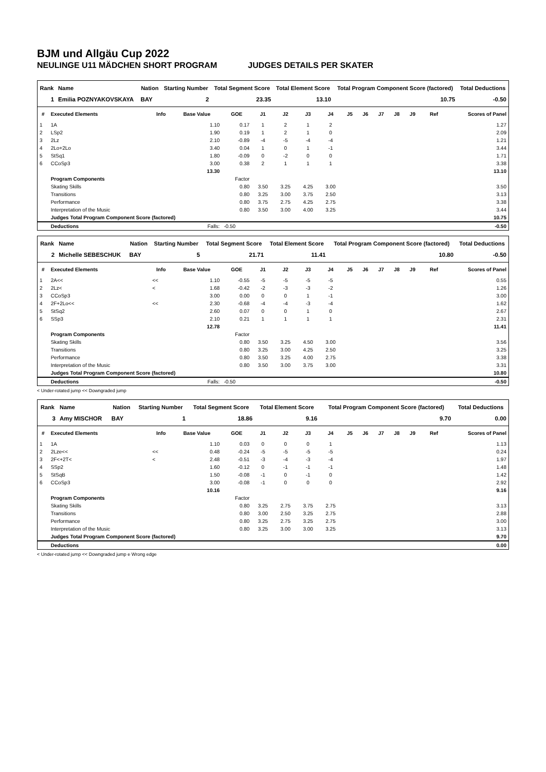BJM und Allgäu Cup 2022
NEULINGE U11 MÄDCHEN SHORT PROGRAM JUDGES DETAILS PER SKATER
| Rank | Name | Nation | Starting Number | Total Segment Score | Total Element Score | Total Program Component Score (factored) | Total Deductions |
| --- | --- | --- | --- | --- | --- | --- | --- |
| 1 | Emilia POZNYAKOVSKAYA | BAY | 2 | 23.35 | 13.10 | 10.75 | -0.50 |
| # | Executed Elements | Info | Base Value | GOE | J1 | J2 | J3 | J4 | J5 | J6 | J7 | J8 | J9 | Ref | Scores of Panel |
| --- | --- | --- | --- | --- | --- | --- | --- | --- | --- | --- | --- | --- | --- | --- | --- |
| 1 | 1A | | 1.10 | 0.17 | 1 | 2 | 1 | 2 | | | | | | | 1.27 |
| 2 | LSp2 | | 1.90 | 0.19 | 1 | 2 | 1 | 0 | | | | | | | 2.09 |
| 3 | 2Lz | | 2.10 | -0.89 | -4 | -5 | -4 | -4 | | | | | | | 1.21 |
| 4 | 2Lo+2Lo | | 3.40 | 0.04 | 1 | 0 | 1 | -1 | | | | | | | 3.44 |
| 5 | StSq1 | | 1.80 | -0.09 | 0 | -2 | 0 | 0 | | | | | | | 1.71 |
| 6 | CCoSp3 | | 3.00 | 0.38 | 2 | 1 | 1 | 1 | | | | | | | 3.38 |
| | | | 13.30 | | | | | | | | | | | | 13.10 |
| | Program Components | | | Factor | | | | | | | | | | | |
| | Skating Skills | | | 0.80 | 3.50 | 3.25 | 4.25 | 3.00 | | | | | | | 3.50 |
| | Transitions | | | 0.80 | 3.25 | 3.00 | 3.75 | 2.50 | | | | | | | 3.13 |
| | Performance | | | 0.80 | 3.75 | 2.75 | 4.25 | 2.75 | | | | | | | 3.38 |
| | Interpretation of the Music | | | 0.80 | 3.50 | 3.00 | 4.00 | 3.25 | | | | | | | 3.44 |
| | Judges Total Program Component Score (factored) | | | | | | | | | | | | | | 10.75 |
| | Deductions | Falls: | | -0.50 | | | | | | | | | | | -0.50 |
| Rank | Name | Nation | Starting Number | Total Segment Score | Total Element Score | Total Program Component Score (factored) | Total Deductions |
| --- | --- | --- | --- | --- | --- | --- | --- |
| 2 | Michelle SEBESCHUK | BAY | 5 | 21.71 | 11.41 | 10.80 | -0.50 |
| # | Executed Elements | Info | Base Value | GOE | J1 | J2 | J3 | J4 | J5 | J6 | J7 | J8 | J9 | Ref | Scores of Panel |
| --- | --- | --- | --- | --- | --- | --- | --- | --- | --- | --- | --- | --- | --- | --- | --- |
| 1 | 2A<< | << | 1.10 | -0.55 | -5 | -5 | -5 | -5 | | | | | | | 0.55 |
| 2 | 2Lz< | < | 1.68 | -0.42 | -2 | -3 | -3 | -2 | | | | | | | 1.26 |
| 3 | CCoSp3 | | 3.00 | 0.00 | 0 | 0 | 1 | -1 | | | | | | | 3.00 |
| 4 | 2F+2Lo<< | << | 2.30 | -0.68 | -4 | -4 | -3 | -4 | | | | | | | 1.62 |
| 5 | StSq2 | | 2.60 | 0.07 | 0 | 0 | 1 | 0 | | | | | | | 2.67 |
| 6 | SSp3 | | 2.10 | 0.21 | 1 | 1 | 1 | 1 | | | | | | | 2.31 |
| | | | 12.78 | | | | | | | | | | | | 11.41 |
| | Program Components | | | Factor | | | | | | | | | | | |
| | Skating Skills | | | 0.80 | 3.50 | 3.25 | 4.50 | 3.00 | | | | | | | 3.56 |
| | Transitions | | | 0.80 | 3.25 | 3.00 | 4.25 | 2.50 | | | | | | | 3.25 |
| | Performance | | | 0.80 | 3.50 | 3.25 | 4.00 | 2.75 | | | | | | | 3.38 |
| | Interpretation of the Music | | | 0.80 | 3.50 | 3.00 | 3.75 | 3.00 | | | | | | | 3.31 |
| | Judges Total Program Component Score (factored) | | | | | | | | | | | | | | 10.80 |
| | Deductions | Falls: | | -0.50 | | | | | | | | | | | -0.50 |
< Under-rotated jump << Downgraded jump
| Rank | Name | Nation | Starting Number | Total Segment Score | Total Element Score | Total Program Component Score (factored) | Total Deductions |
| --- | --- | --- | --- | --- | --- | --- | --- |
| 3 | Amy MISCHOR | BAY | 1 | 18.86 | 9.16 | 9.70 | 0.00 |
| # | Executed Elements | Info | Base Value | GOE | J1 | J2 | J3 | J4 | J5 | J6 | J7 | J8 | J9 | Ref | Scores of Panel |
| --- | --- | --- | --- | --- | --- | --- | --- | --- | --- | --- | --- | --- | --- | --- | --- |
| 1 | 1A | | 1.10 | 0.03 | 0 | 0 | 0 | 1 | | | | | | | 1.13 |
| 2 | 2Lze<< | << | 0.48 | -0.24 | -5 | -5 | -5 | -5 | | | | | | | 0.24 |
| 3 | 2F<+2T< | < | 2.48 | -0.51 | -3 | -4 | -3 | -4 | | | | | | | 1.97 |
| 4 | SSp2 | | 1.60 | -0.12 | 0 | -1 | -1 | -1 | | | | | | | 1.48 |
| 5 | StSqB | | 1.50 | -0.08 | -1 | 0 | -1 | 0 | | | | | | | 1.42 |
| 6 | CCoSp3 | | 3.00 | -0.08 | -1 | 0 | 0 | 0 | | | | | | | 2.92 |
| | | | 10.16 | | | | | | | | | | | | 9.16 |
| | Program Components | | | Factor | | | | | | | | | | | |
| | Skating Skills | | | 0.80 | 3.25 | 2.75 | 3.75 | 2.75 | | | | | | | 3.13 |
| | Transitions | | | 0.80 | 3.00 | 2.50 | 3.25 | 2.75 | | | | | | | 2.88 |
| | Performance | | | 0.80 | 3.25 | 2.75 | 3.25 | 2.75 | | | | | | | 3.00 |
| | Interpretation of the Music | | | 0.80 | 3.25 | 3.00 | 3.00 | 3.25 | | | | | | | 3.13 |
| | Judges Total Program Component Score (factored) | | | | | | | | | | | | | | 9.70 |
| | Deductions | | | | | | | | | | | | | | 0.00 |
< Under-rotated jump << Downgraded jump e Wrong edge